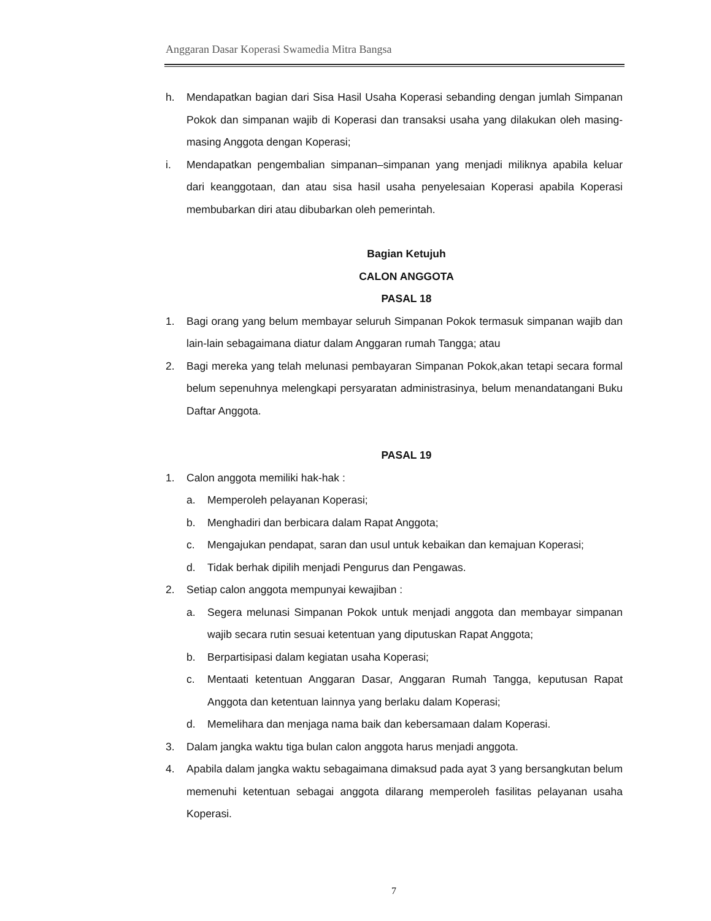Anggaran Dasar Koperasi Swamedia Mitra Bangsa
h. Mendapatkan bagian dari Sisa Hasil Usaha Koperasi sebanding dengan jumlah Simpanan Pokok dan simpanan wajib di Koperasi dan transaksi usaha yang dilakukan oleh masing-masing Anggota dengan Koperasi;
i. Mendapatkan pengembalian simpanan–simpanan yang menjadi miliknya apabila keluar dari keanggotaan, dan atau sisa hasil usaha penyelesaian Koperasi apabila Koperasi membubarkan diri atau dibubarkan oleh pemerintah.
Bagian Ketujuh
CALON ANGGOTA
PASAL 18
1. Bagi orang yang belum membayar seluruh Simpanan Pokok termasuk simpanan wajib dan lain-lain sebagaimana diatur dalam Anggaran rumah Tangga; atau
2. Bagi mereka yang telah melunasi pembayaran Simpanan Pokok,akan tetapi secara formal belum sepenuhnya melengkapi persyaratan administrasinya, belum menandatangani Buku Daftar Anggota.
PASAL 19
1. Calon anggota memiliki hak-hak :
a. Memperoleh pelayanan Koperasi;
b. Menghadiri dan berbicara dalam Rapat Anggota;
c. Mengajukan pendapat, saran dan usul untuk kebaikan dan kemajuan Koperasi;
d. Tidak berhak dipilih menjadi Pengurus dan Pengawas.
2. Setiap calon anggota mempunyai kewajiban :
a. Segera melunasi Simpanan Pokok untuk menjadi anggota dan membayar simpanan wajib secara rutin sesuai ketentuan yang diputuskan Rapat Anggota;
b. Berpartisipasi dalam kegiatan usaha Koperasi;
c. Mentaati ketentuan Anggaran Dasar, Anggaran Rumah Tangga, keputusan Rapat Anggota dan ketentuan lainnya yang berlaku dalam Koperasi;
d. Memelihara dan menjaga nama baik dan kebersamaan dalam Koperasi.
3. Dalam jangka waktu tiga bulan calon anggota harus menjadi anggota.
4. Apabila dalam jangka waktu sebagaimana dimaksud pada ayat 3 yang bersangkutan belum memenuhi ketentuan sebagai anggota dilarang memperoleh fasilitas pelayanan usaha Koperasi.
7